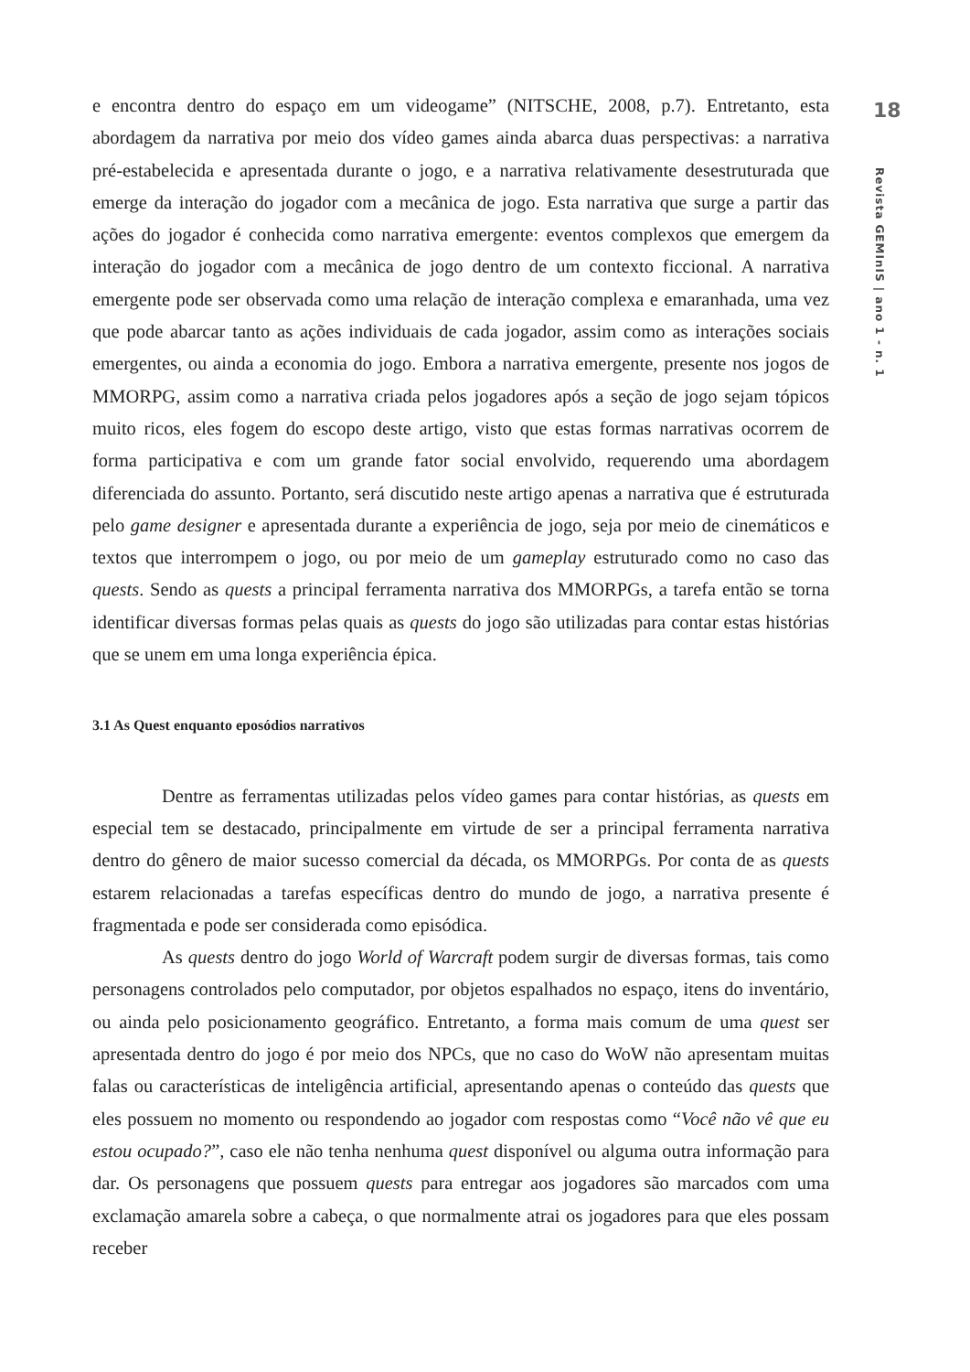18
Revista GEMInIS | ano 1 - n. 1
e encontra dentro do espaço em um videogame” (NITSCHE, 2008, p.7). Entretanto, esta abordagem da narrativa por meio dos vídeo games ainda abarca duas perspectivas: a narrativa pré-estabelecida e apresentada durante o jogo, e a narrativa relativamente desestruturada que emerge da interação do jogador com a mecânica de jogo. Esta narrativa que surge a partir das ações do jogador é conhecida como narrativa emergente: eventos complexos que emergem da interação do jogador com a mecânica de jogo dentro de um contexto ficcional. A narrativa emergente pode ser observada como uma relação de interação complexa e emaranhada, uma vez que pode abarcar tanto as ações individuais de cada jogador, assim como as interações sociais emergentes, ou ainda a economia do jogo. Embora a narrativa emergente, presente nos jogos de MMORPG, assim como a narrativa criada pelos jogadores após a seção de jogo sejam tópicos muito ricos, eles fogem do escopo deste artigo, visto que estas formas narrativas ocorrem de forma participativa e com um grande fator social envolvido, requerendo uma abordagem diferenciada do assunto. Portanto, será discutido neste artigo apenas a narrativa que é estruturada pelo game designer e apresentada durante a experiência de jogo, seja por meio de cinemáticos e textos que interrompem o jogo, ou por meio de um gameplay estruturado como no caso das quests. Sendo as quests a principal ferramenta narrativa dos MMORPGs, a tarefa então se torna identificar diversas formas pelas quais as quests do jogo são utilizadas para contar estas histórias que se unem em uma longa experiência épica.
3.1 As Quest enquanto eposódios narrativos
Dentre as ferramentas utilizadas pelos vídeo games para contar histórias, as quests em especial tem se destacado, principalmente em virtude de ser a principal ferramenta narrativa dentro do gênero de maior sucesso comercial da década, os MMORPGs. Por conta de as quests estarem relacionadas a tarefas específicas dentro do mundo de jogo, a narrativa presente é fragmentada e pode ser considerada como episódica.
As quests dentro do jogo World of Warcraft podem surgir de diversas formas, tais como personagens controlados pelo computador, por objetos espalhados no espaço, itens do inventário, ou ainda pelo posicionamento geográfico. Entretanto, a forma mais comum de uma quest ser apresentada dentro do jogo é por meio dos NPCs, que no caso do WoW não apresentam muitas falas ou características de inteligência artificial, apresentando apenas o conteúdo das quests que eles possuem no momento ou respondendo ao jogador com respostas como “Você não vê que eu estou ocupado?”, caso ele não tenha nenhuma quest disponível ou alguma outra informação para dar. Os personagens que possuem quests para entregar aos jogadores são marcados com uma exclamação amarela sobre a cabeça, o que normalmente atrai os jogadores para que eles possam receber